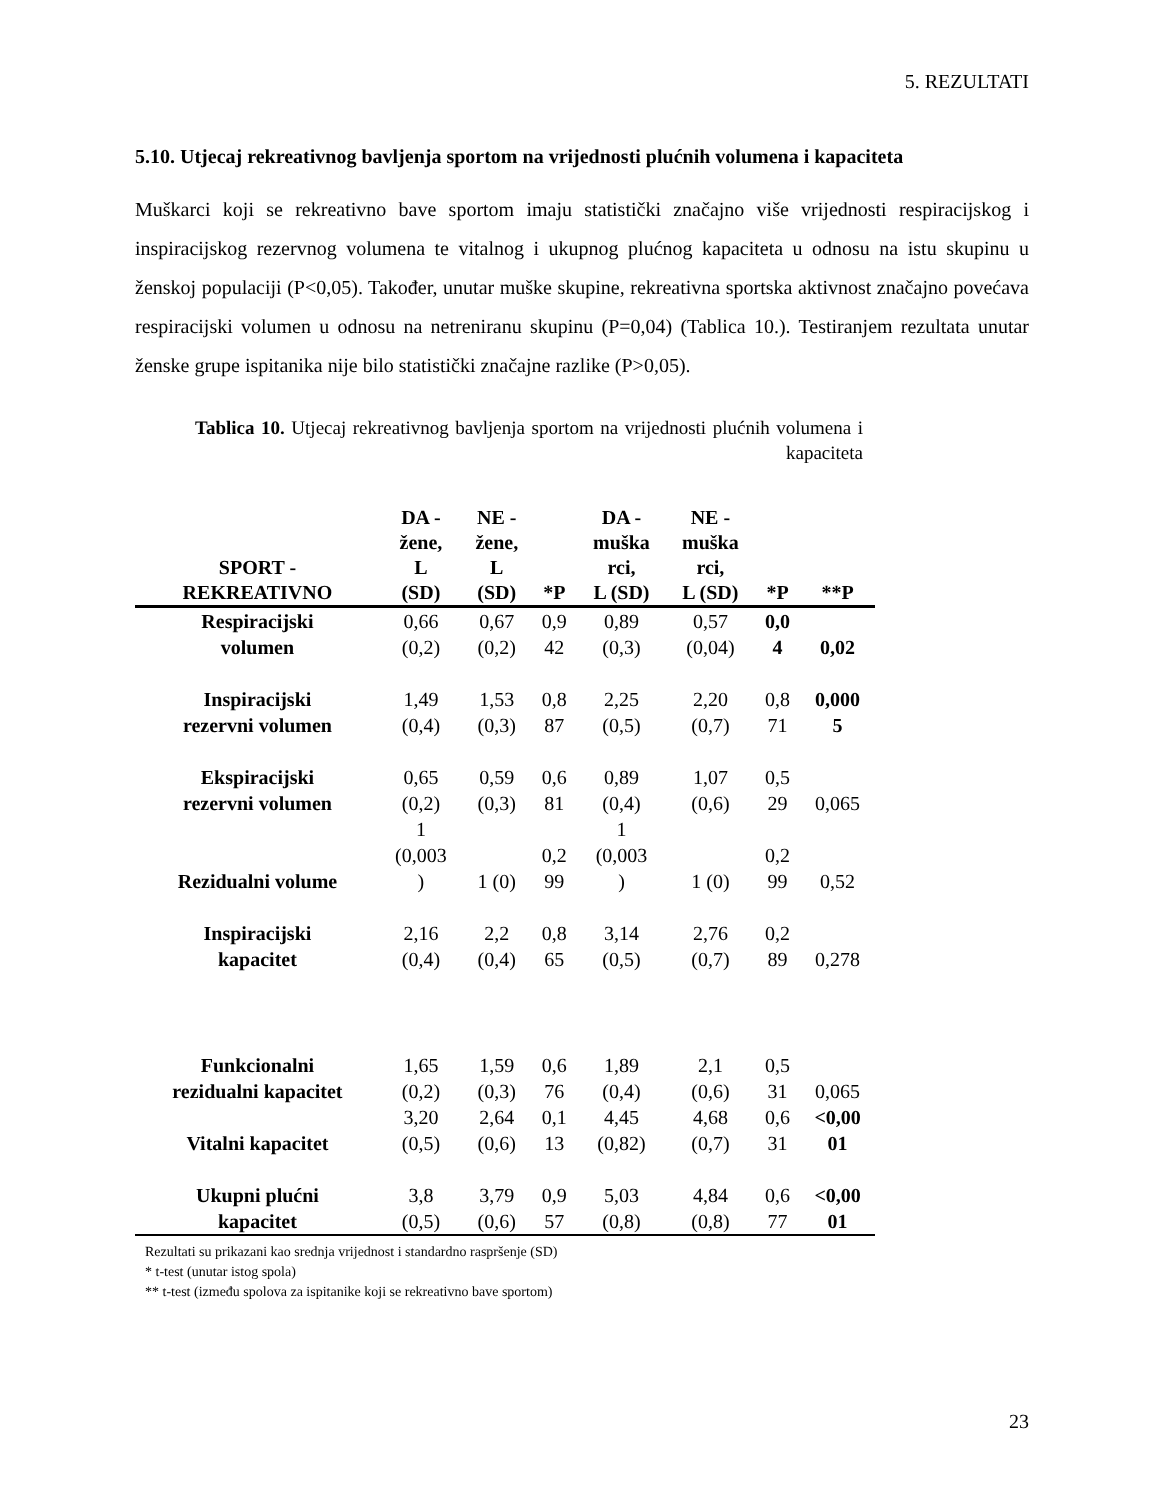5. REZULTATI
5.10. Utjecaj rekreativnog bavljenja sportom na vrijednosti plućnih volumena i kapaciteta
Muškarci koji se rekreativno bave sportom imaju statistički značajno više vrijednosti respiracijskog i inspiracijskog rezervnog volumena te vitalnog i ukupnog plućnog kapaciteta u odnosu na istu skupinu u ženskoj populaciji (P<0,05). Također, unutar muške skupine, rekreativna sportska aktivnost značajno povećava respiracijski volumen u odnosu na netreniranu skupinu (P=0,04) (Tablica 10.). Testiranjem rezultata unutar ženske grupe ispitanika nije bilo statistički značajne razlike (P>0,05).
Tablica 10. Utjecaj rekreativnog bavljenja sportom na vrijednosti plućnih volumena i kapaciteta
| SPORT - REKREATIVNO | DA - žene, L (SD) | NE - žene, L (SD) | *P | DA - muška rci, L (SD) | NE - muška rci, L (SD) | *P | **P |
| --- | --- | --- | --- | --- | --- | --- | --- |
| Respiracijski volumen | 0,66 (0,2) | 0,67 (0,2) | 0,9 42 | 0,89 (0,3) | 0,57 (0,04) | 0,0 4 | 0,02 |
| Inspiracijski rezervni volumen | 1,49 (0,4) | 1,53 (0,3) | 0,8 87 | 2,25 (0,5) | 2,20 (0,7) | 0,8 71 | 0,000 5 |
| Ekspiracijski rezervni volumen | 0,65 (0,2) | 0,59 (0,3) | 0,6 81 | 0,89 (0,4) | 1,07 (0,6) | 0,5 29 | 0,065 |
| Rezidualni volume | 1 (0,003 ) | 1 (0) | 0,2 99 | 1 (0,003 ) | 1 (0) | 0,2 99 | 0,52 |
| Inspiracijski kapacitet | 2,16 (0,4) | 2,2 (0,4) | 0,8 65 | 3,14 (0,5) | 2,76 (0,7) | 0,2 89 | 0,278 |
| Funkcionalni rezidualni kapacitet | 1,65 (0,2) | 1,59 (0,3) | 0,6 76 | 1,89 (0,4) | 2,1 (0,6) | 0,5 31 | 0,065 |
| Vitalni kapacitet | 3,20 (0,5) | 2,64 (0,6) | 0,1 13 | 4,45 (0,82) | 4,68 (0,7) | 0,6 31 | <0,00 01 |
| Ukupni plućni kapacitet | 3,8 (0,5) | 3,79 (0,6) | 0,9 57 | 5,03 (0,8) | 4,84 (0,8) | 0,6 77 | <0,00 01 |
Rezultati su prikazani kao srednja vrijednost i standardno raspršenje (SD)
* t-test (unutar istog spola)
** t-test (između spolova za ispitanike koji se rekreativno bave sportom)
23